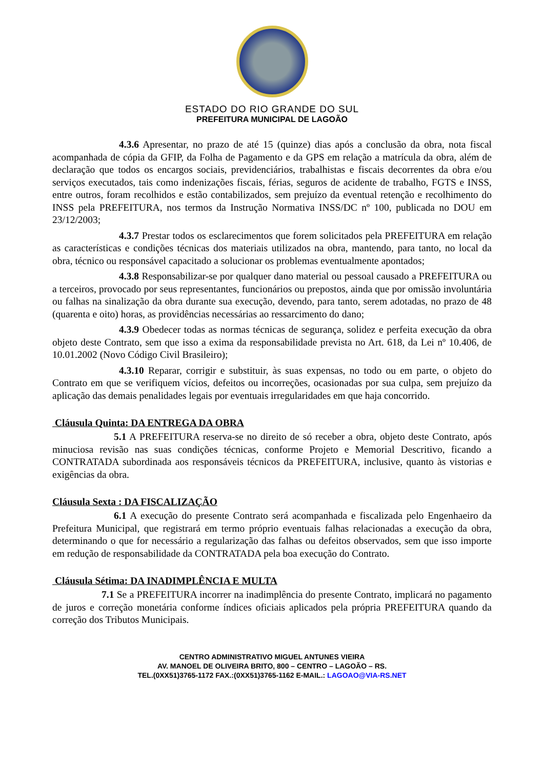ESTADO DO RIO GRANDE DO SUL
PREFEITURA MUNICIPAL DE LAGOÃO
4.3.6 Apresentar, no prazo de até 15 (quinze) dias após a conclusão da obra, nota fiscal acompanhada de cópia da GFIP, da Folha de Pagamento e da GPS em relação a matrícula da obra, além de declaração que todos os encargos sociais, previdenciários, trabalhistas e fiscais decorrentes da obra e/ou serviços executados, tais como indenizações fiscais, férias, seguros de acidente de trabalho, FGTS e INSS, entre outros, foram recolhidos e estão contabilizados, sem prejuízo da eventual retenção e recolhimento do INSS pela PREFEITURA, nos termos da Instrução Normativa INSS/DC nº 100, publicada no DOU em 23/12/2003;
4.3.7 Prestar todos os esclarecimentos que forem solicitados pela PREFEITURA em relação as características e condições técnicas dos materiais utilizados na obra, mantendo, para tanto, no local da obra, técnico ou responsável capacitado a solucionar os problemas eventualmente apontados;
4.3.8 Responsabilizar-se por qualquer dano material ou pessoal causado a PREFEITURA ou a terceiros, provocado por seus representantes, funcionários ou prepostos, ainda que por omissão involuntária ou falhas na sinalização da obra durante sua execução, devendo, para tanto, serem adotadas, no prazo de 48 (quarenta e oito) horas, as providências necessárias ao ressarcimento do dano;
4.3.9 Obedecer todas as normas técnicas de segurança, solidez e perfeita execução da obra objeto deste Contrato, sem que isso a exima da responsabilidade prevista no Art. 618, da Lei nº 10.406, de 10.01.2002 (Novo Código Civil Brasileiro);
4.3.10 Reparar, corrigir e substituir, às suas expensas, no todo ou em parte, o objeto do Contrato em que se verifiquem vícios, defeitos ou incorreções, ocasionadas por sua culpa, sem prejuízo da aplicação das demais penalidades legais por eventuais irregularidades em que haja concorrido.
Cláusula Quinta: DA ENTREGA DA OBRA
5.1 A PREFEITURA reserva-se no direito de só receber a obra, objeto deste Contrato, após minuciosa revisão nas suas condições técnicas, conforme Projeto e Memorial Descritivo, ficando a CONTRATADA subordinada aos responsáveis técnicos da PREFEITURA, inclusive, quanto às vistorias e exigências da obra.
Cláusula Sexta : DA FISCALIZAÇÃO
6.1 A execução do presente Contrato será acompanhada e fiscalizada pelo Engenhaeiro da Prefeitura Municipal, que registrará em termo próprio eventuais falhas relacionadas a execução da obra, determinando o que for necessário a regularização das falhas ou defeitos observados, sem que isso importe em redução de responsabilidade da CONTRATADA pela boa execução do Contrato.
Cláusula Sétima: DA INADIMPLÊNCIA E MULTA
7.1 Se a PREFEITURA incorrer na inadimplência do presente Contrato, implicará no pagamento de juros e correção monetária conforme índices oficiais aplicados pela própria PREFEITURA quando da correção dos Tributos Municipais.
CENTRO ADMINISTRATIVO MIGUEL ANTUNES VIEIRA
AV. MANOEL DE OLIVEIRA BRITO, 800 – CENTRO – LAGOÃO – RS.
TEL.(0XX51)3765-1172 FAX.:(0XX51)3765-1162 E-MAIL.: LAGOAO@VIA-RS.NET